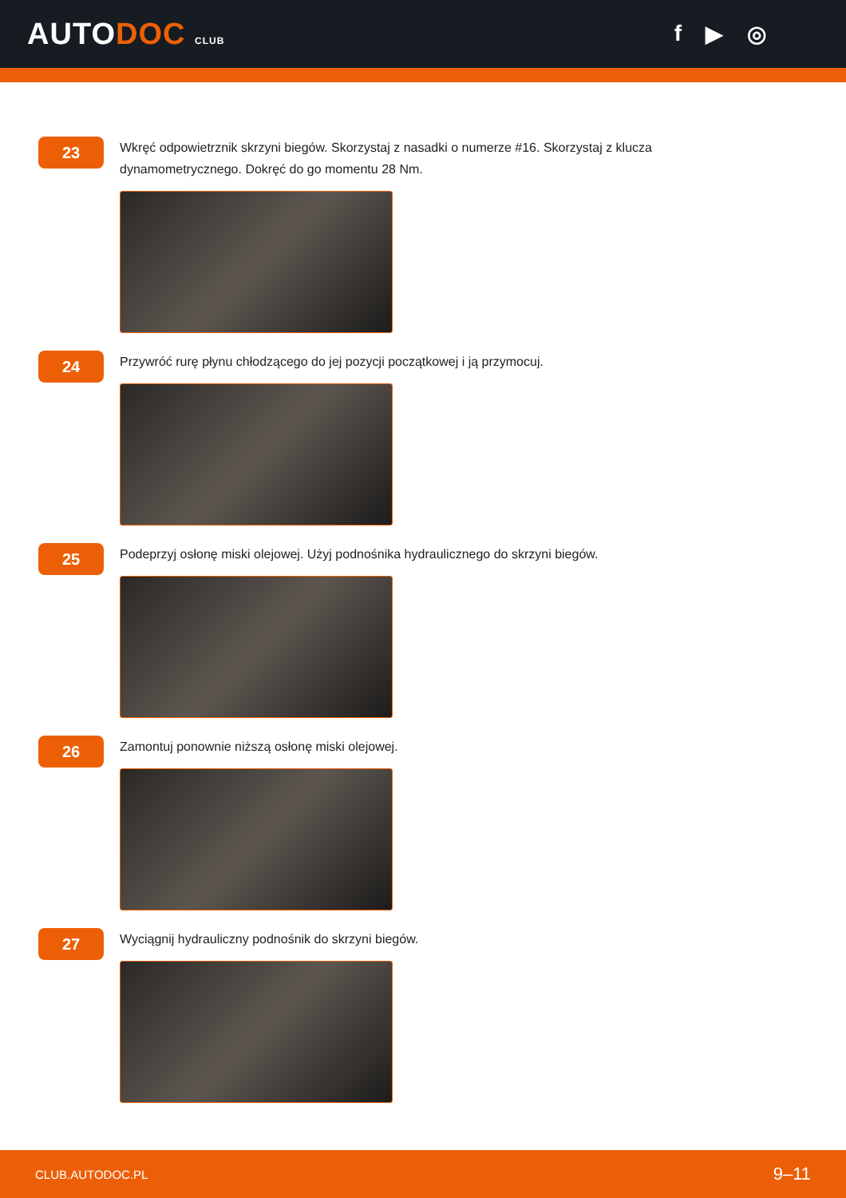AUTODOC CLUB
f ▶ ◎
23
Wkręć odpowietrznik skrzyni biegów. Skorzystaj z nasadki o numerze #16. Skorzystaj z klucza dynamometrycznego. Dokręć do go momentu 28 Nm.
24
Przywróć rurę płynu chłodzącego do jej pozycji początkowej i ją przymocuj.
25
Podeprzyj osłonę miski olejowej. Użyj podnośnika hydraulicznego do skrzyni biegów.
26
Zamontuj ponownie niższą osłonę miski olejowej.
27
Wyciągnij hydrauliczny podnośnik do skrzyni biegów.
CLUB.AUTODOC.PL 9–11